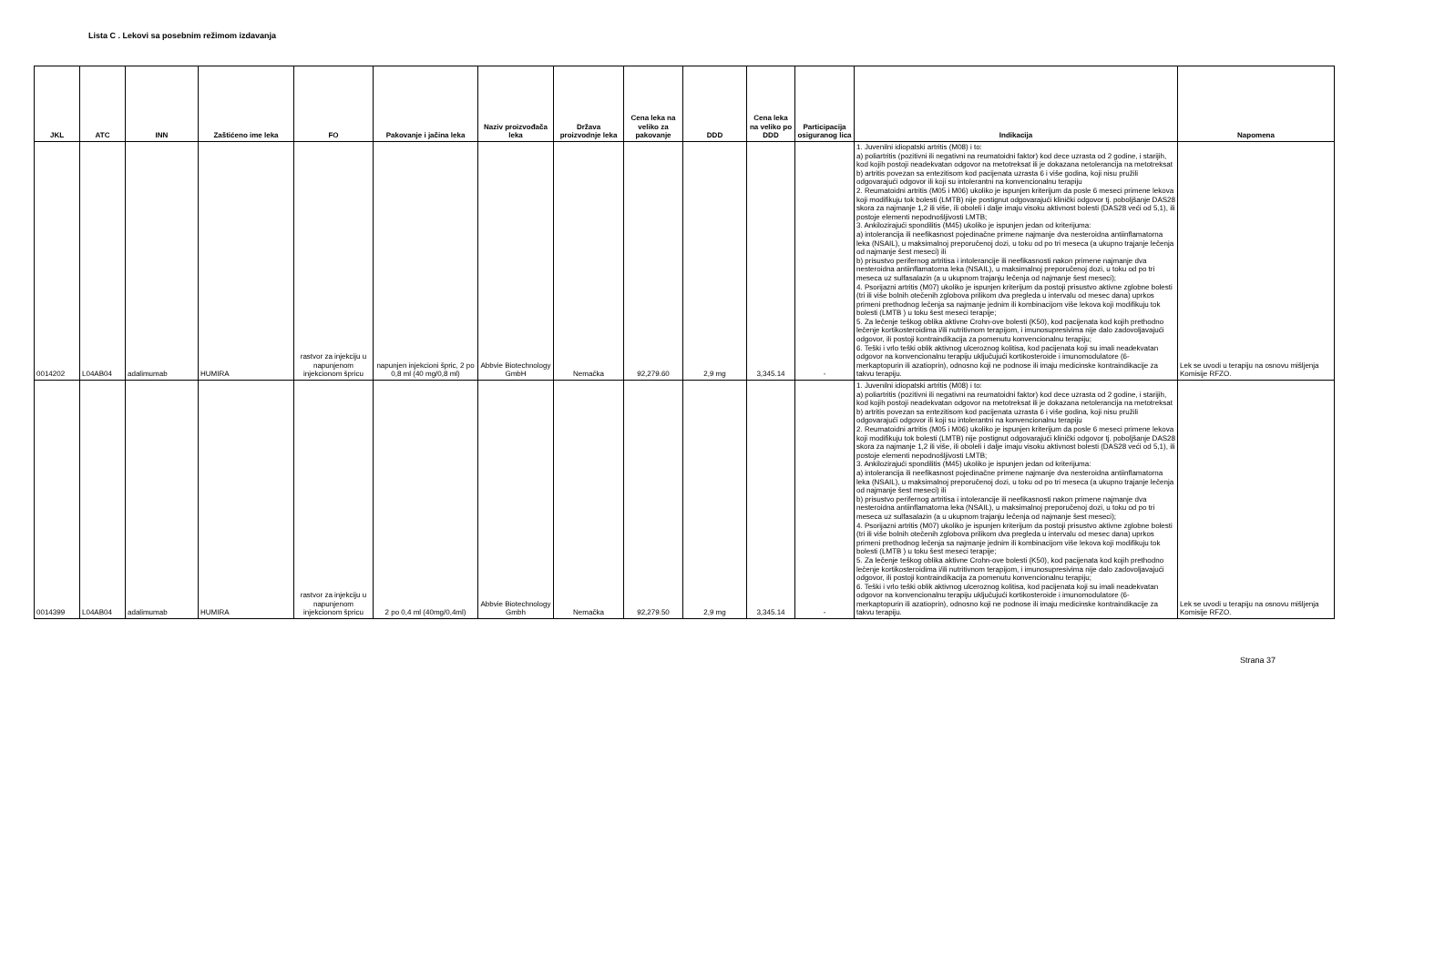Lista C . Lekovi sa posebnim režimom izdavanja
| JKL | ATC | INN | Zaštićeno ime leka | FO | Pakovanje i jačina leka | Naziv proizvođača leka | Država proizvodnje leka | Cena leka na veliko za pakovanje | DDD | Cena leka na veliko po DDD | Participacija osiguranog lica | Indikacija | Napomena |
| --- | --- | --- | --- | --- | --- | --- | --- | --- | --- | --- | --- | --- | --- |
| 0014202 | L04AB04 | adalimumab | HUMIRA | rastvor za injekciju u napunjenom injekcionom špricu | napunjen injekcioni špric, 2 po 0,8 ml (40 mg/0,8 ml) | Abbvie Biotechnology GmbH | Nemačka | 92,279.60 | 2,9 mg | 3,345.14 | - | 1. Juvenilni idiopatski artritis (M08) i to: a) poliartritis (pozitivni ili negativni na reumatoidni faktor) kod dece uzrasta od 2 godine, i starijih, kod kojih postoji neadekvatan odgovor na metotreksat ili je dokazana netolerancija na metotreksat b) artritis povezan sa entezitisom kod pacijenata uzrasta 6 i više godina, koji nisu pružili odgovarajući odgovor ili koji su intolerantni na konvencionalnu terapiju 2. Reumatoidni artritis (M05 i M06) ukoliko je ispunjen kriterijum da posle 6 meseci primene lekova koji modifikuju tok bolesti (LMTB) nije postignut odgovarajući klinički odgovor tj. poboljšanje DAS28 skora za najmanje 1,2 ili više, ili oboleli i dalje imaju visoku aktivnost bolesti (DAS28 veći od 5,1), ili postoje elementi nepodnošljivosti LMTB; 3. Ankilozirajući spondilitis (M45) ukoliko je ispunjen jedan od kriterijuma: a) intolerancija ili neefikasnost pojedinačne primene najmanje dva nesteroidna antiinflamatorna leka (NSAIL), u maksimalnoj preporučenoj dozi, u toku od po tri meseca (a ukupno trajanje lečenja od najmanje šest meseci) ili b) prisustvo perifernog artritisa i intolerancije ili neefikasnosti nakon primene najmanje dva nesteroidna antiinflamatorna leka (NSAIL), u maksimalnoj preporučenoj dozi, u toku od po tri meseca uz sulfasalazin (a u ukupnom trajanju lečenja od najmanje šest meseci); 4. Psorijazni artritis (M07) ukoliko je ispunjen kriterijum da postoji prisustvo aktivne zglobne bolesti (tri ili više bolnih otečenih zglobova prilikom dva pregleda u intervalu od mesec dana) uprkos primeni prethodnog lečenja sa najmanje jednim ili kombinacijom više lekova koji modifikuju tok bolesti (LMTB ) u toku šest meseci terapije; 5. Za lečenje teškog oblika aktivne Crohn-ove bolesti (K50), kod pacijenata kod kojih prethodno lečenje kortikosteroidima i/ili nutritivnom terapijom, i imunosupresivima nije dalo zadovoljavajući odgovor, ili postoji kontraindikacija za pomenutu konvencionalnu terapiju; 6. Teški i vrlo teški oblik aktivnog ulceroznog kolitisa, kod pacijenata koji su imali neadekvatan odgovor na konvencionalnu terapiju uključujući kortikosteroide i imunomodulatore (6-merkaptopurin ili azatioprin), odnosno koji ne podnose ili imaju medicinske kontraindikacije za takvu terapiju. | Lek se uvodi u terapiju na osnovu mišljenja Komisije RFZO. |
| 0014399 | L04AB04 | adalimumab | HUMIRA | rastvor za injekciju u napunjenom injekcionom špricu | 2 po 0,4 ml (40mg/0,4ml) | Abbvie Biotechnology Gmbh | Nemačka | 92,279.50 | 2,9 mg | 3,345.14 | - | 1. Juvenilni idiopatski artritis (M08) i to: a) poliartritis (pozitivni ili negativni na reumatoidni faktor) kod dece uzrasta od 2 godine, i starijih, kod kojih postoji neadekvatan odgovor na metotreksat ili je dokazana netolerancija na metotreksat b) artritis povezan sa entezitisom kod pacijenata uzrasta 6 i više godina, koji nisu pružili odgovarajući odgovor ili koji su intolerantni na konvencionalnu terapiju 2. Reumatoidni artritis (M05 i M06) ukoliko je ispunjen kriterijum da posle 6 meseci primene lekova koji modifikuju tok bolesti (LMTB) nije postignut odgovarajući klinički odgovor tj. poboljšanje DAS28 skora za najmanje 1,2 ili više, ili oboleli i dalje imaju visoku aktivnost bolesti (DAS28 veći od 5,1), ili postoje elementi nepodnošljivosti LMTB; 3. Ankilozirajući spondilitis (M45) ukoliko je ispunjen jedan od kriterijuma: a) intolerancija ili neefikasnost pojedinačne primene najmanje dva nesteroidna antiinflamatorna leka (NSAIL), u maksimalnoj preporučenoj dozi, u toku od po tri meseca (a ukupno trajanje lečenja od najmanje šest meseci) ili b) prisustvo perifernog artritisa i intolerancije ili neefikasnosti nakon primene najmanje dva nesteroidna antiinflamatorna leka (NSAIL), u maksimalnoj preporučenoj dozi, u toku od po tri meseca uz sulfasalazin (a u ukupnom trajanju lečenja od najmanje šest meseci); 4. Psorijazni artritis (M07) ukoliko je ispunjen kriterijum da postoji prisustvo aktivne zglobne bolesti (tri ili više bolnih otečenih zglobova prilikom dva pregleda u intervalu od mesec dana) uprkos primeni prethodnog lečenja sa najmanje jednim ili kombinacijom više lekova koji modifikuju tok bolesti (LMTB ) u toku šest meseci terapije; 5. Za lečenje teškog oblika aktivne Crohn-ove bolesti (K50), kod pacijenata kod kojih prethodno lečenje kortikosteroidima i/ili nutritivnom terapijom, i imunosupresivima nije dalo zadovoljavajući odgovor, ili postoji kontraindikacija za pomenutu konvencionalnu terapiju; 6. Teški i vrlo teški oblik aktivnog ulceroznog kolitisa, kod pacijenata koji su imali neadekvatan odgovor na konvencionalnu terapiju uključujući kortikosteroide i imunomodulatore (6-merkaptopurin ili azatioprin), odnosno koji ne podnose ili imaju medicinske kontraindikacije za takvu terapiju. | Lek se uvodi u terapiju na osnovu mišljenja Komisije RFZO. |
Strana 37